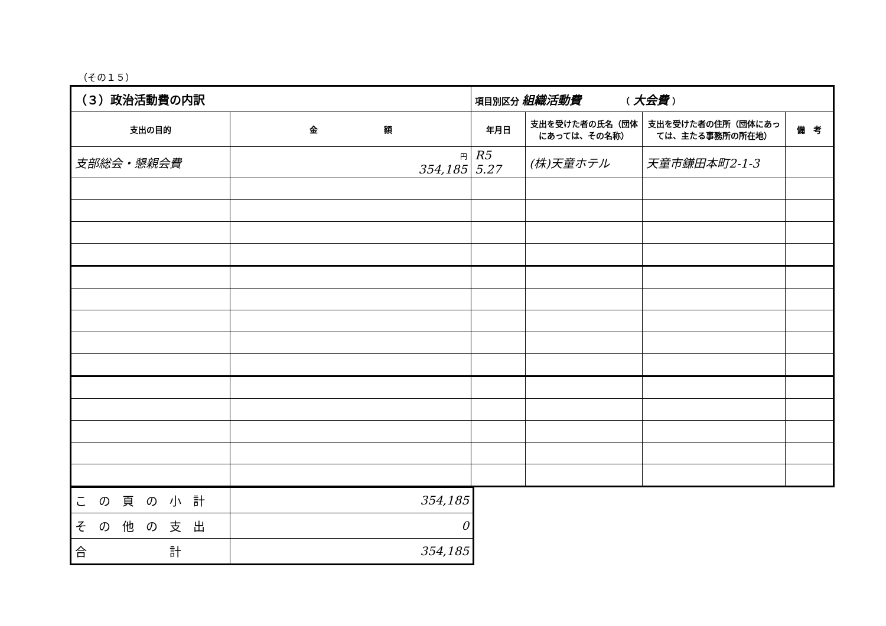（その１５）
| （３）政治活動費の内訳 | | 項目別区分 組織活動費 （ 大会費 ） | | | |
| 支出の目的 | 金 額 | 年月日 | 支出を受けた者の氏名（団体にあっては、その名称） | 支出を受けた者の住所（団体にあっては、主たる事務所の所在地） | 備 考 |
| 支部総会・懇親会費 | 円 354,185 | R5 5.27 | (株)天童ホテル | 天童市鎌田本町2-1-3 | |
| この頁の小計 | 354,185 |
| その他の支出 | 0 |
| 合 計 | 354,185 |